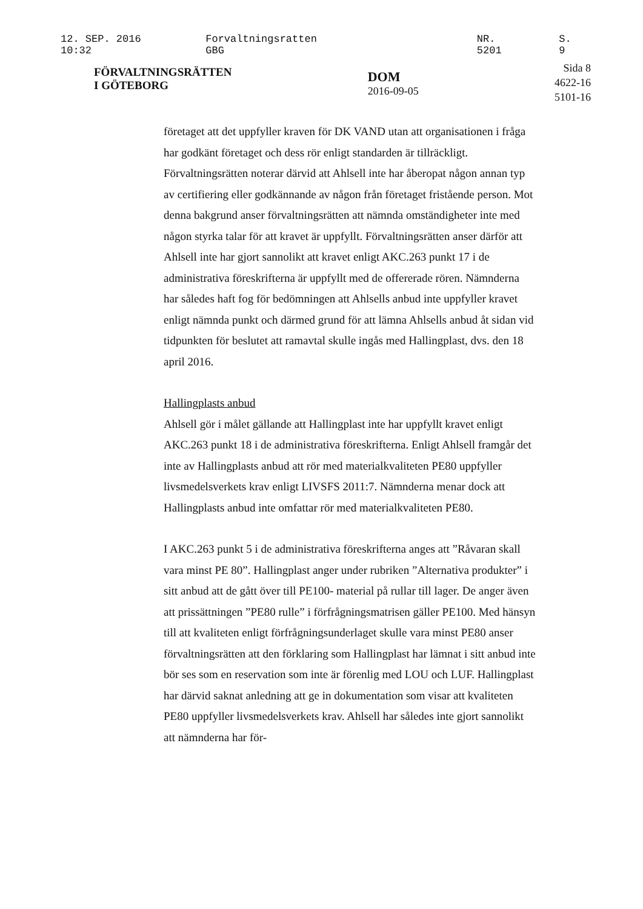12. SEP. 2016 10:32 Forvaltningsratten GBG NR. 5201 S. 9
FÖRVALTNINGSRÄTTEN
I GÖTEBORG
DOM
2016-09-05
Sida 8
4622-16
5101-16
företaget att det uppfyller kraven för DK VAND utan att organisationen i fråga har godkänt företaget och dess rör enligt standarden är tillräckligt. Förvaltningsrätten noterar därvid att Ahlsell inte har åberopat någon annan typ av certifiering eller godkännande av någon från företaget fristående person. Mot denna bakgrund anser förvaltningsrätten att nämnda omständigheter inte med någon styrka talar för att kravet är uppfyllt. Förvaltningsrätten anser därför att Ahlsell inte har gjort sannolikt att kravet enligt AKC.263 punkt 17 i de administrativa föreskrifterna är uppfyllt med de offererade rören. Nämnderna har således haft fog för bedömningen att Ahlsells anbud inte uppfyller kravet enligt nämnda punkt och därmed grund för att lämna Ahlsells anbud åt sidan vid tidpunkten för beslutet att ramavtal skulle ingås med Hallingplast, dvs. den 18 april 2016.
Hallingplasts anbud
Ahlsell gör i målet gällande att Hallingplast inte har uppfyllt kravet enligt AKC.263 punkt 18 i de administrativa föreskrifterna. Enligt Ahlsell framgår det inte av Hallingplasts anbud att rör med materialkvaliteten PE80 uppfyller livsmedelsverkets krav enligt LIVSFS 2011:7. Nämnderna menar dock att Hallingplasts anbud inte omfattar rör med materialkvaliteten PE80.
I AKC.263 punkt 5 i de administrativa föreskrifterna anges att ”Råvaran skall vara minst PE 80”. Hallingplast anger under rubriken ”Alternativa produkter” i sitt anbud att de gått över till PE100- material på rullar till lager. De anger även att prissättningen ”PE80 rulle” i förfrågningsmatrisen gäller PE100. Med hänsyn till att kvaliteten enligt förfrågningsunderlaget skulle vara minst PE80 anser förvaltningsrätten att den förklaring som Hallingplast har lämnat i sitt anbud inte bör ses som en reservation som inte är förenlig med LOU och LUF. Hallingplast har därvid saknat anledning att ge in dokumentation som visar att kvaliteten PE80 uppfyller livsmedelsverkets krav. Ahlsell har således inte gjort sannolikt att nämnderna har för-